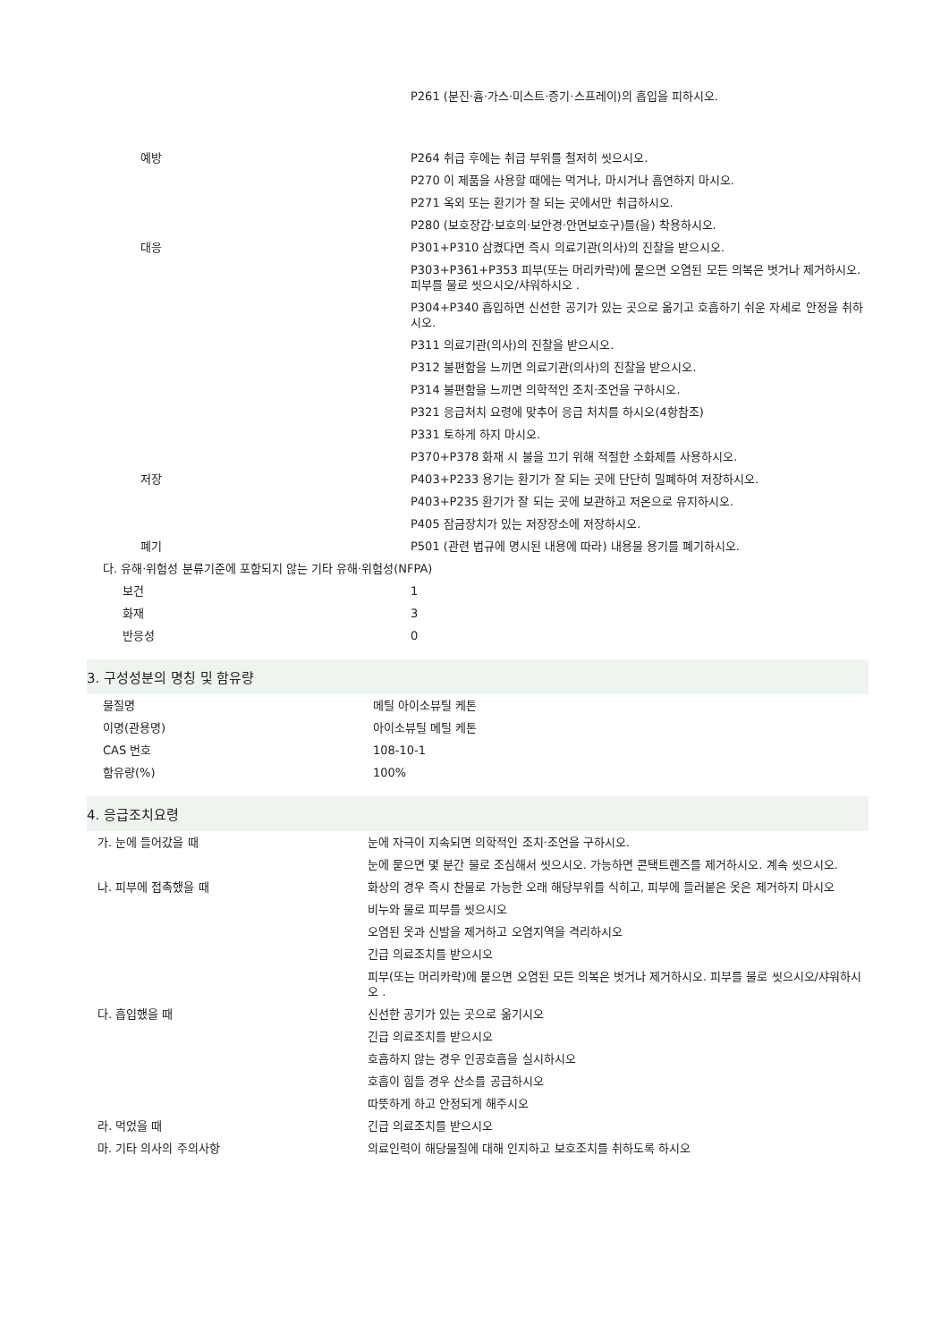| | P261 (분진·흄·가스·미스트·증기·스프레이)의 흡입을 피하시오. |
| 예방 | P264 취급 후에는 취급 부위를 철저히 씻으시오. |
| | P270 이 제품을 사용할 때에는 먹거나, 마시거나 흡연하지 마시오. |
| | P271 옥외 또는 환기가 잘 되는 곳에서만 취급하시오. |
| | P280 (보호장갑·보호의·보안경·안면보호구)를(을) 착용하시오. |
| 대응 | P301+P310 삼켰다면 즉시 의료기관(의사)의 진찰을 받으시오. |
| | P303+P361+P353 피부(또는 머리카락)에 묻으면 오염된 모든 의복은 벗거나 제거하시오. 피부를 물로 씻으시오/샤워하시오 . |
| | P304+P340 흡입하면 신선한 공기가 있는 곳으로 옮기고 호흡하기 쉬운 자세로 안정을 취하시오. |
| | P311 의료기관(의사)의 진찰을 받으시오. |
| | P312 불편함을 느끼면 의료기관(의사)의 진찰을 받으시오. |
| | P314 불편함을 느끼면 의학적인 조치·조언을 구하시오. |
| | P321 응급처치 요령에 맞추어 응급 처치를 하시오(4항참조) |
| | P331 토하게 하지 마시오. |
| | P370+P378 화재 시 불을 끄기 위해 적절한 소화제를 사용하시오. |
| 저장 | P403+P233 용기는 환기가 잘 되는 곳에 단단히 밀폐하여 저장하시오. |
| | P403+P235 환기가 잘 되는 곳에 보관하고 저온으로 유지하시오. |
| | P405 잠금장치가 있는 저장장소에 저장하시오. |
| 폐기 | P501 (관련 법규에 명시된 내용에 따라) 내용물 용기를 폐기하시오. |
| 다. 유해·위험성 분류기준에 포함되지 않는 기타 유해·위험성(NFPA) | |
| 보건 | 1 |
| 화재 | 3 |
| 반응성 | 0 |
3. 구성성분의 명칭 및 함유량
| 물질명 | 메틸 아이소뷰틸 케톤 |
| 이명(관용명) | 아이소뷰틸 메틸 케톤 |
| CAS 번호 | 108-10-1 |
| 함유량(%) | 100% |
4. 응급조치요령
| 가. 눈에 들어갔을 때 | 눈에 자극이 지속되면 의학적인 조치·조언을 구하시오. |
| | 눈에 묻으면 몇 분간 물로 조심해서 씻으시오. 가능하면 콘택트렌즈를 제거하시오. 계속 씻으시오. |
| 나. 피부에 접촉했을 때 | 화상의 경우 즉시 찬물로 가능한 오래 해당부위를 식히고, 피부에 들러붙은 옷은 제거하지 마시오 |
| | 비누와 물로 피부를 씻으시오 |
| | 오염된 옷과 신발을 제거하고 오염지역을 격리하시오 |
| | 긴급 의료조치를 받으시오 |
| | 피부(또는 머리카락)에 묻으면 오염된 모든 의복은 벗거나 제거하시오. 피부를 물로 씻으시오/샤워하시오 . |
| 다. 흡입했을 때 | 신선한 공기가 있는 곳으로 옮기시오 |
| | 긴급 의료조치를 받으시오 |
| | 호흡하지 않는 경우 인공호흡을 실시하시오 |
| | 호흡이 힘들 경우 산소를 공급하시오 |
| | 따뜻하게 하고 안정되게 해주시오 |
| 라. 먹었을 때 | 긴급 의료조치를 받으시오 |
| 마. 기타 의사의 주의사항 | 의료인력이 해당물질에 대해 인지하고 보호조치를 취하도록 하시오 |